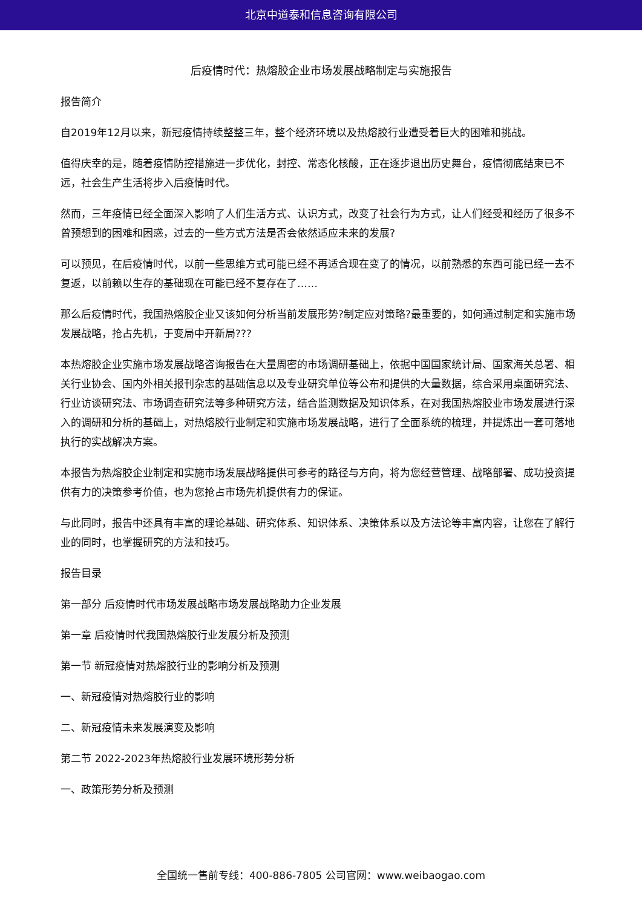北京中道泰和信息咨询有限公司
后疫情时代：热熔胶企业市场发展战略制定与实施报告
报告简介
自2019年12月以来，新冠疫情持续整整三年，整个经济环境以及热熔胶行业遭受着巨大的困难和挑战。
值得庆幸的是，随着疫情防控措施进一步优化，封控、常态化核酸，正在逐步退出历史舞台，疫情彻底结束已不远，社会生产生活将步入后疫情时代。
然而，三年疫情已经全面深入影响了人们生活方式、认识方式，改变了社会行为方式，让人们经受和经历了很多不曾预想到的困难和困惑，过去的一些方式方法是否会依然适应未来的发展?
可以预见，在后疫情时代，以前一些思维方式可能已经不再适合现在变了的情况，以前熟悉的东西可能已经一去不复返，以前赖以生存的基础现在可能已经不复存在了……
那么后疫情时代，我国热熔胶企业又该如何分析当前发展形势?制定应对策略?最重要的，如何通过制定和实施市场发展战略，抢占先机，于变局中开新局???
本热熔胶企业实施市场发展战略咨询报告在大量周密的市场调研基础上，依据中国国家统计局、国家海关总署、相关行业协会、国内外相关报刊杂志的基础信息以及专业研究单位等公布和提供的大量数据，综合采用桌面研究法、行业访谈研究法、市场调查研究法等多种研究方法，结合监测数据及知识体系，在对我国热熔胶业市场发展进行深入的调研和分析的基础上，对热熔胶行业制定和实施市场发展战略，进行了全面系统的梳理，并提炼出一套可落地执行的实战解决方案。
本报告为热熔胶企业制定和实施市场发展战略提供可参考的路径与方向，将为您经营管理、战略部署、成功投资提供有力的决策参考价值，也为您抢占市场先机提供有力的保证。
与此同时，报告中还具有丰富的理论基础、研究体系、知识体系、决策体系以及方法论等丰富内容，让您在了解行业的同时，也掌握研究的方法和技巧。
报告目录
第一部分 后疫情时代市场发展战略市场发展战略助力企业发展
第一章 后疫情时代我国热熔胶行业发展分析及预测
第一节 新冠疫情对热熔胶行业的影响分析及预测
一、新冠疫情对热熔胶行业的影响
二、新冠疫情未来发展演变及影响
第二节 2022-2023年热熔胶行业发展环境形势分析
一、政策形势分析及预测
全国统一售前专线：400-886-7805 公司官网：www.weibaogao.com